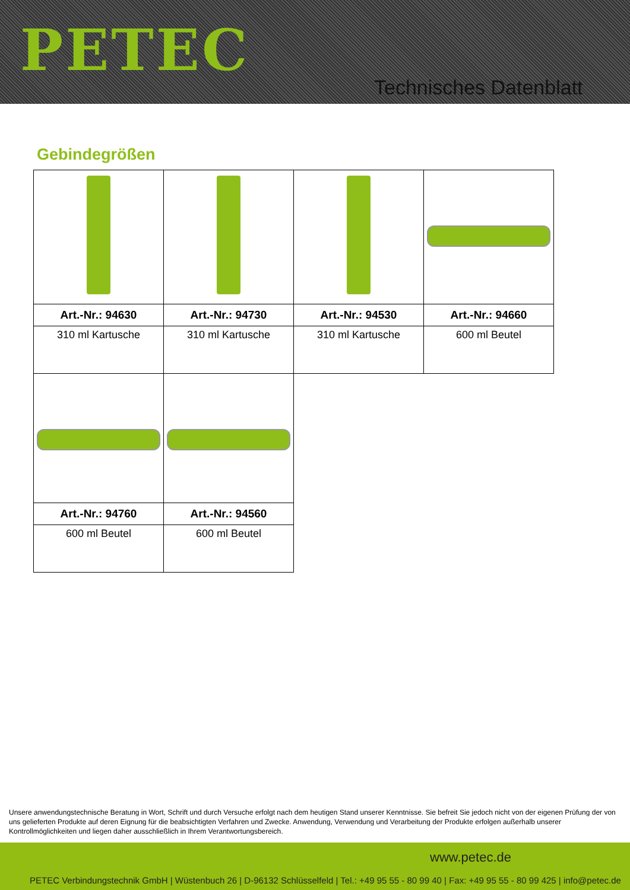PETEC
Technisches Datenblatt
Gebindegrößen
| Art.-Nr.: 94630 | Art.-Nr.: 94730 | Art.-Nr.: 94530 | Art.-Nr.: 94660 |
| 310 ml Kartusche | 310 ml Kartusche | 310 ml Kartusche | 600 ml Beutel |
| Art.-Nr.: 94760 | Art.-Nr.: 94560 | | |
| 600 ml Beutel | 600 ml Beutel | | |
Unsere anwendungstechnische Beratung in Wort, Schrift und durch Versuche erfolgt nach dem heutigen Stand unserer Kenntnisse. Sie befreit Sie jedoch nicht von der eigenen Prüfung der von uns gelieferten Produkte auf deren Eignung für die beabsichtigten Verfahren und Zwecke. Anwendung, Verwendung und Verarbeitung der Produkte erfolgen außerhalb unserer Kontrollmöglichkeiten und liegen daher ausschließlich in Ihrem Verantwortungsbereich.
www.petec.de
PETEC Verbindungstechnik GmbH | Wüstenbuch 26 | D-96132 Schlüsselfeld | Tel.: +49 95 55 - 80 99 40 | Fax: +49 95 55 - 80 99 425 | info@petec.de